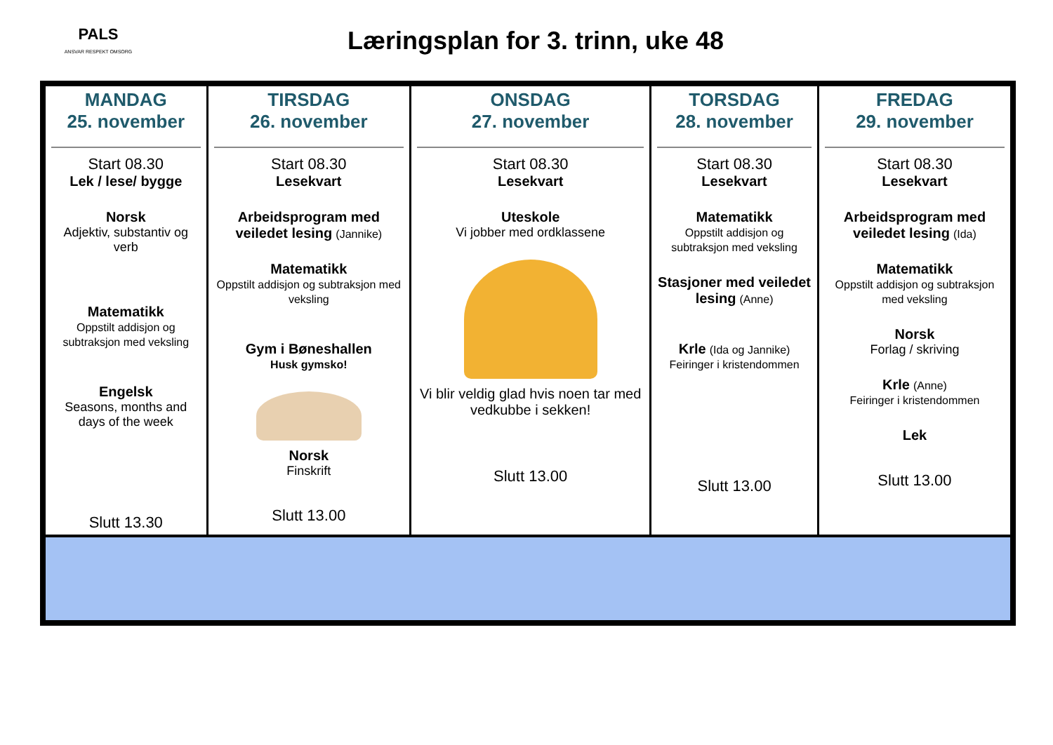PALS
ANSVAR RESPEKT OMSORG
Læringsplan for 3. trinn, uke 48
| MANDAG 25. november Start 08.30 Lek / lese/ bygge Norsk Adjektiv, substantiv og verb Matematikk Oppstilt addisjon og subtraksjon med veksling Engelsk Seasons, months and days of the week Slutt 13.30 | TIRSDAG 26. november Start 08.30 Lesekvart Arbeidsprogram med veiledet lesing (Jannike) Matematikk Oppstilt addisjon og subtraksjon med veksling Gym i Bøneshallen Husk gymsko! Norsk Finskrift Slutt 13.00 | ONSDAG 27. november Start 08.30 Lesekvart Uteskole Vi jobber med ordklassene Vi blir veldig glad hvis noen tar med vedkubbe i sekken! Slutt 13.00 | TORSDAG 28. november Start 08.30 Lesekvart Matematikk Oppstilt addisjon og subtraksjon med veksling Stasjoner med veiledet lesing (Anne) Krle (Ida og Jannike) Feiringer i kristendommen Slutt 13.00 | FREDAG 29. november Start 08.30 Lesekvart Arbeidsprogram med veiledet lesing (Ida) Matematikk Oppstilt addisjon og subtraksjon med veksling Norsk Forlag / skriving Krle (Anne) Feiringer i kristendommen Lek Slutt 13.00 |